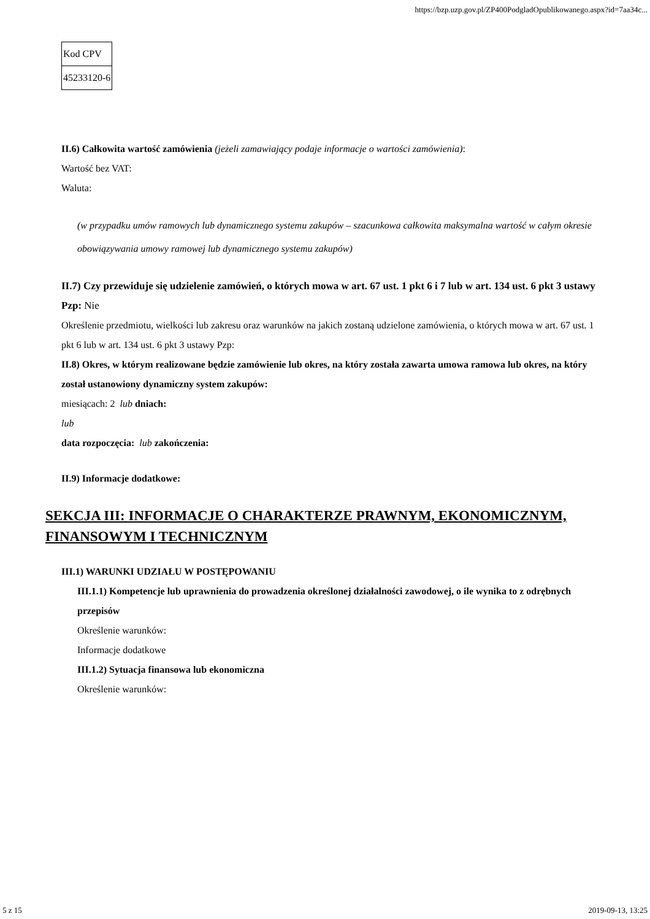https://bzp.uzp.gov.pl/ZP400PodgladOpublikowanego.aspx?id=7aa34c...
| Kod CPV |
| 45233120-6 |
II.6) Całkowita wartość zamówienia (jeżeli zamawiający podaje informacje o wartości zamówienia):
Wartość bez VAT:
Waluta:
(w przypadku umów ramowych lub dynamicznego systemu zakupów – szacunkowa całkowita maksymalna wartość w całym okresie obowiązywania umowy ramowej lub dynamicznego systemu zakupów)
II.7) Czy przewiduje się udzielenie zamówień, o których mowa w art. 67 ust. 1 pkt 6 i 7 lub w art. 134 ust. 6 pkt 3 ustawy Pzp: Nie
Określenie przedmiotu, wielkości lub zakresu oraz warunków na jakich zostaną udzielone zamówienia, o których mowa w art. 67 ust. 1 pkt 6 lub w art. 134 ust. 6 pkt 3 ustawy Pzp:
II.8) Okres, w którym realizowane będzie zamówienie lub okres, na który została zawarta umowa ramowa lub okres, na który został ustanowiony dynamiczny system zakupów:
miesiącach: 2 lub dniach:
lub
data rozpoczęcia: lub zakończenia:
II.9) Informacje dodatkowe:
SEKCJA III: INFORMACJE O CHARAKTERZE PRAWNYM, EKONOMICZNYM, FINANSOWYM I TECHNICZNYM
III.1) WARUNKI UDZIAŁU W POSTĘPOWANIU
III.1.1) Kompetencje lub uprawnienia do prowadzenia określonej działalności zawodowej, o ile wynika to z odrębnych przepisów
Określenie warunków:
Informacje dodatkowe
III.1.2) Sytuacja finansowa lub ekonomiczna
Określenie warunków:
5 z 15 2019-09-13, 13:25